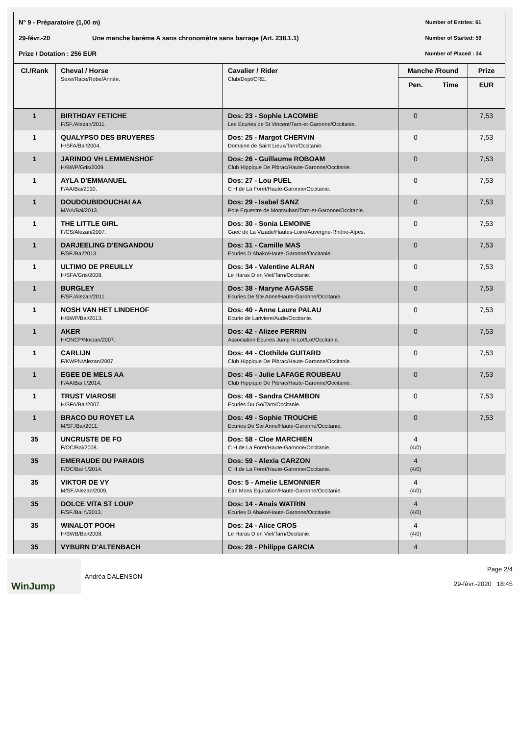N° 9 - Préparatoire (1,00 m) Number of Entries: 61
29-févr.-20 Une manche barème A sans chronomètre sans barrage (Art. 238.1.1) Number of Started: 59
Prize / Dotation : 256 EUR Number of Placed : 34
| Cl./Rank | Cheval / Horse Sexe/Race/Robe/Année. | Cavalier / Rider Club/Dept/CRE. | Manche /Round | | Prize |
| --- | --- | --- | --- | --- | --- |
| | | | Pen. | Time | EUR |
| 1 | BIRTHDAY FETICHE F/SF./Alezan/2011. | Dos: 23 - Sophie LACOMBE Les Ecuries de St Vincent/Tarn-et-Garonne/Occitanie. | 0 | | 7,53 |
| 1 | QUALYPSO DES BRUYERES H/SFA/Bai/2004. | Dos: 25 - Margot CHERVIN Domaine de Saint Lieux/Tarn/Occitanie. | 0 | | 7,53 |
| 1 | JARINDO VH LEMMENSHOF H/BWP/Gris/2009. | Dos: 26 - Guillaume ROBOAM Club Hippique De Pibrac/Haute-Garonne/Occitanie. | 0 | | 7,53 |
| 1 | AYLA D'EMMANUEL F/AA/Bai/2010. | Dos: 27 - Lou PUEL C H de La Foret/Haute-Garonne/Occitanie. | 0 | | 7,53 |
| 1 | DOUDOUBIDOUCHAI AA M/AA/Bai/2013. | Dos: 29 - Isabel SANZ Pole Equestre de Montauban/Tarn-et-Garonne/Occitanie. | 0 | | 7,53 |
| 1 | THE LITTLE GIRL F/CS/Alezan/2007. | Dos: 30 - Sonia LEMOINE Gaec de La Vizade/Hautes-Loire/Auvergne-Rhône-Alpes. | 0 | | 7,53 |
| 1 | DARJEELING D'ENGANDOU F/SF./Bai/2013. | Dos: 31 - Camille MAS Ecuries D Abako/Haute-Garonne/Occitanie. | 0 | | 7,53 |
| 1 | ULTIMO DE PREUILLY H/SFA/Gris/2008. | Dos: 34 - Valentine ALRAN Le Haras D en Viel/Tarn/Occitanie. | 0 | | 7,53 |
| 1 | BURGLEY F/SF./Alezan/2011. | Dos: 38 - Maryne AGASSE Ecuries De Ste Anne/Haute-Garonne/Occitanie. | 0 | | 7,53 |
| 1 | NOSH VAN HET LINDEHOF H/BWP/Bai/2013. | Dos: 40 - Anne Laure PALAU Ecurie de Lariviere/Aude/Occitanie. | 0 | | 7,53 |
| 1 | AKER H/ONCP/Noipan/2007. | Dos: 42 - Alizee PERRIN Association Ecuries Jump In Lot/Lot/Occitanie. | 0 | | 7,53 |
| 1 | CARLIJN F/KWPN/Alezan/2007. | Dos: 44 - Clothilde GUITARD Club Hippique De Pibrac/Haute-Garonne/Occitanie. | 0 | | 7,53 |
| 1 | EGEE DE MELS AA F/AA/Bai f./2014. | Dos: 45 - Julie LAFAGE ROUBEAU Club Hippique De Pibrac/Haute-Garonne/Occitanie. | 0 | | 7,53 |
| 1 | TRUST VIAROSE H/SFA/Bai/2007. | Dos: 48 - Sandra CHAMBON Ecuries Du Go/Tarn/Occitanie. | 0 | | 7,53 |
| 1 | BRACO DU ROYET LA M/SF./Bai/2011. | Dos: 49 - Sophie TROUCHE Ecuries De Ste Anne/Haute-Garonne/Occitanie. | 0 | | 7,53 |
| 35 | UNCRUSTE DE FO F/OC/Bai/2008. | Dos: 58 - Cloe MARCHIEN C H de La Foret/Haute-Garonne/Occitanie. | 4 (4/0) | | |
| 35 | EMERAUDE DU PARADIS F/OC/Bai f./2014. | Dos: 59 - Alexia CARZON C H de La Foret/Haute-Garonne/Occitanie. | 4 (4/0) | | |
| 35 | VIKTOR DE VY M/SF./Alezan/2009. | Dos: 5 - Amelie LEMONNIER Earl Mons Equitation/Haute-Garonne/Occitanie. | 4 (4/0) | | |
| 35 | DOLCE VITA ST LOUP F/SF./Bai f./2013. | Dos: 14 - Anais WATRIN Ecuries D Abako/Haute-Garonne/Occitanie. | 4 (4/0) | | |
| 35 | WINALOT POOH H/SWB/Bai/2008. | Dos: 24 - Alice CROS Le Haras D en Viel/Tarn/Occitanie. | 4 (4/0) | | |
| 35 | VYBURN D'ALTENBACH | Dos: 28 - Philippe GARCIA | 4 | | |
WinJump
Andréa DALENSON
Page 2/4
29-févr.-2020 18:45